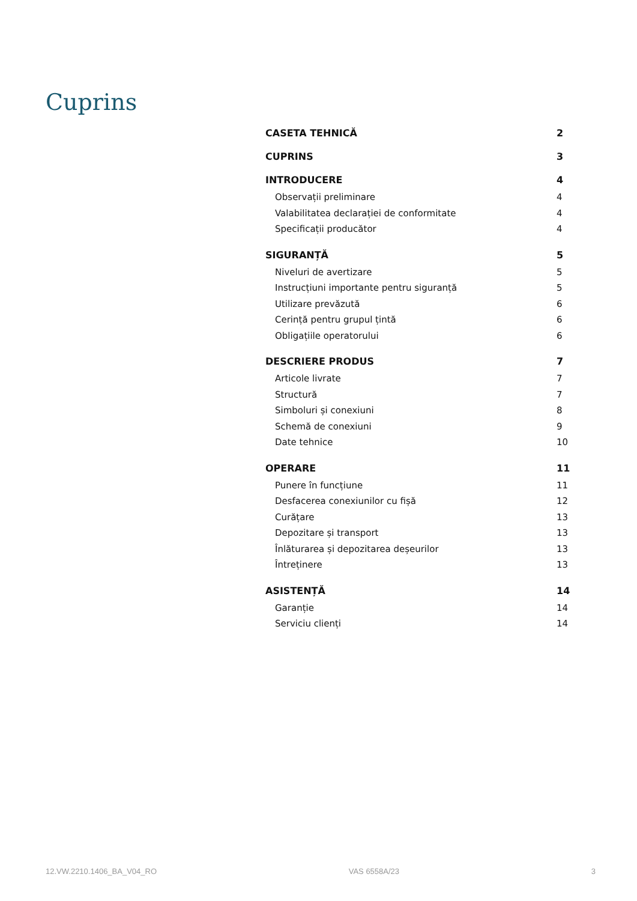Cuprins
CASETA TEHNICĂ 2
CUPRINS 3
INTRODUCERE 4
Observații preliminare 4
Valabilitatea declarației de conformitate 4
Specificații producător 4
SIGURANȚĂ 5
Niveluri de avertizare 5
Instrucțiuni importante pentru siguranță 5
Utilizare prevăzută 6
Cerință pentru grupul țintă 6
Obligațiile operatorului 6
DESCRIERE PRODUS 7
Articole livrate 7
Structură 7
Simboluri și conexiuni 8
Schemă de conexiuni 9
Date tehnice 10
OPERARE 11
Punere în funcțiune 11
Desfacerea conexiunilor cu fișă 12
Curățare 13
Depozitare și transport 13
Înlăturarea și depozitarea deșeurilor 13
Întreținere 13
ASISTENȚĂ 14
Garanție 14
Serviciu clienți 14
12.VW.2210.1406_BA_V04_RO VAS 6558A/23 3